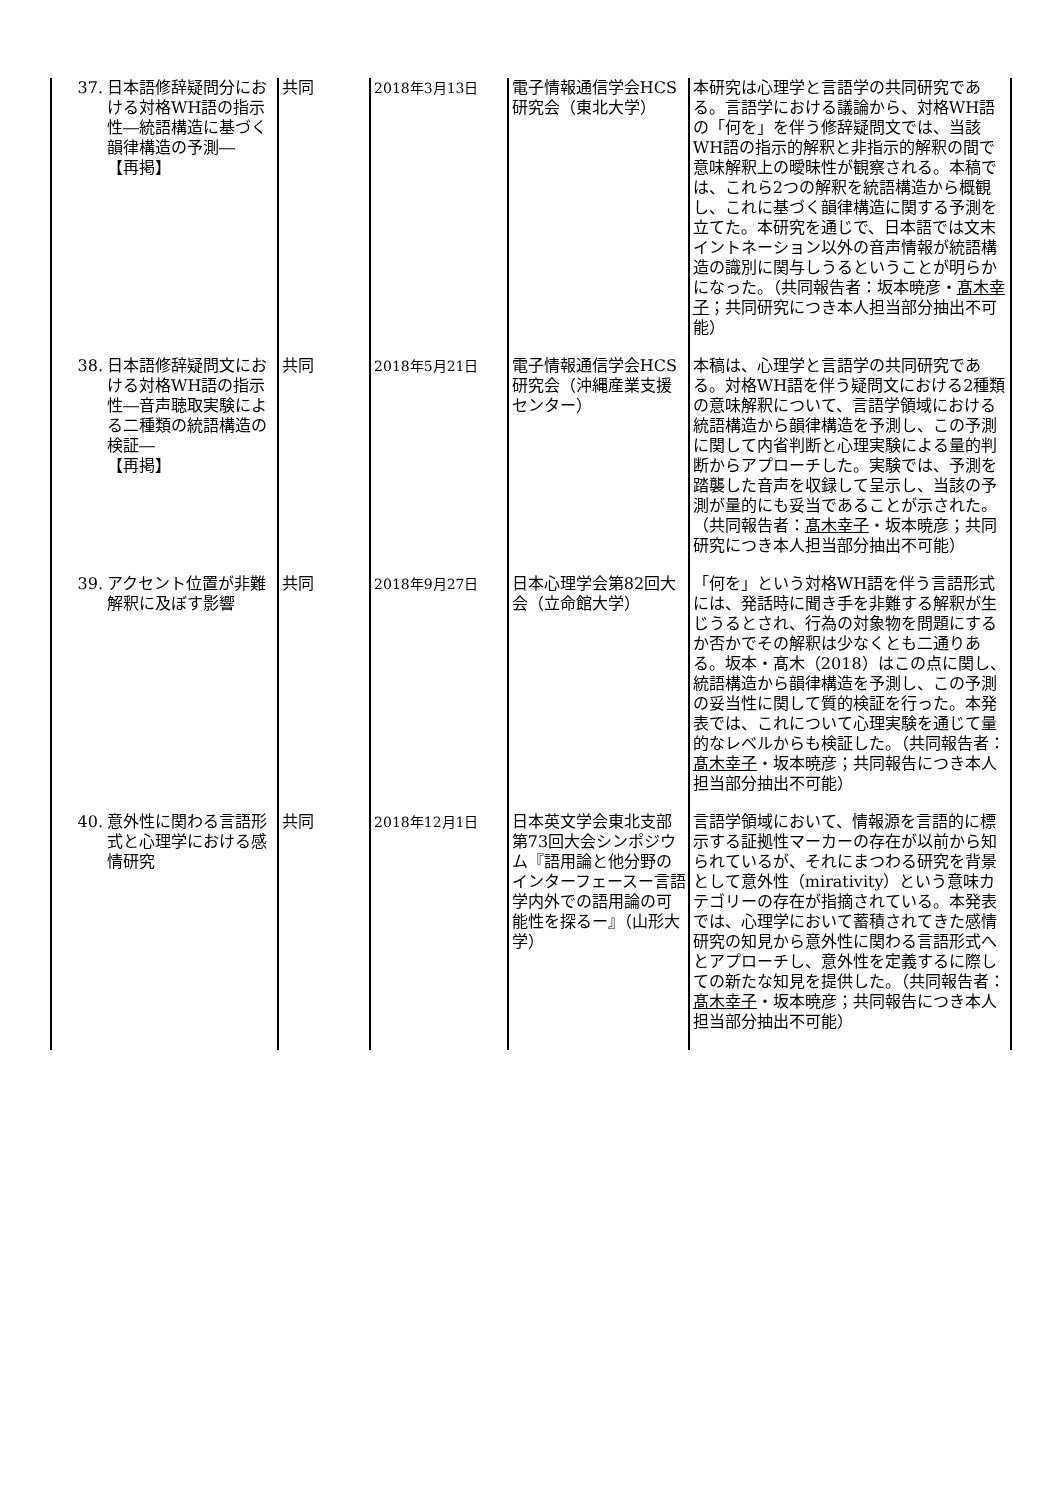| 37. 日本語修辞疑問分における対格WH語の指示性―統語構造に基づく韻律構造の予測― 【再掲】 | 共同 | 2018年3月13日 | 電子情報通信学会HCS研究会（東北大学） | 本研究は心理学と言語学の共同研究である。言語学における議論から、対格WH語の「何を」を伴う修辞疑問文では、当該WH語の指示的解釈と非指示的解釈の間で意味解釈上の曖昧性が観察される。本稿では、これら2つの解釈を統語構造から概観し、これに基づく韻律構造に関する予測を立てた。本研究を通じで、日本語では文末イントネーション以外の音声情報が統語構造の識別に関与しうるということが明らかになった。（共同報告者：坂本暁彦・ 髙木幸子 ；共同研究につき本人担当部分抽出不可能） |
| 38. 日本語修辞疑問文における対格WH語の指示性―音声聴取実験による二種類の統語構造の検証― 【再掲】 | 共同 | 2018年5月21日 | 電子情報通信学会HCS研究会（沖縄産業支援センター） | 本稿は、心理学と言語学の共同研究である。対格WH語を伴う疑問文における2種類の意味解釈について、言語学領域における統語構造から韻律構造を予測し、この予測に関して内省判断と心理実験による量的判断からアプローチした。実験では、予測を踏襲した音声を収録して呈示し、当該の予測が量的にも妥当であることが示された。（共同報告者： 髙木幸子 ・坂本暁彦；共同研究につき本人担当部分抽出不可能） |
| 39. アクセント位置が非難解釈に及ぼす影響 | 共同 | 2018年9月27日 | 日本心理学会第82回大会（立命館大学） | 「何を」という対格WH語を伴う言語形式には、発話時に聞き手を非難する解釈が生じうるとされ、行為の対象物を問題にするか否かでその解釈は少なくとも二通りある。坂本・髙木（2018）はこの点に関し、統語構造から韻律構造を予測し、この予測の妥当性に関して質的検証を行った。本発表では、これについて心理実験を通じて量的なレベルからも検証した。（共同報告者： 髙木幸子 ・坂本暁彦；共同報告につき本人担当部分抽出不可能） |
| 40. 意外性に関わる言語形式と心理学における感情研究 | 共同 | 2018年12月1日 | 日本英文学会東北支部第73回大会シンポジウム『語用論と他分野のインターフェースー言語学内外での語用論の可能性を探るー』（山形大学） | 言語学領域において、情報源を言語的に標示する証拠性マーカーの存在が以前から知られているが、それにまつわる研究を背景として意外性（mirativity）という意味カテゴリーの存在が指摘されている。本発表では、心理学において蓄積されてきた感情研究の知見から意外性に関わる言語形式へとアプローチし、意外性を定義するに際しての新たな知見を提供した。（共同報告者： 髙木幸子 ・坂本暁彦；共同報告につき本人担当部分抽出不可能） |